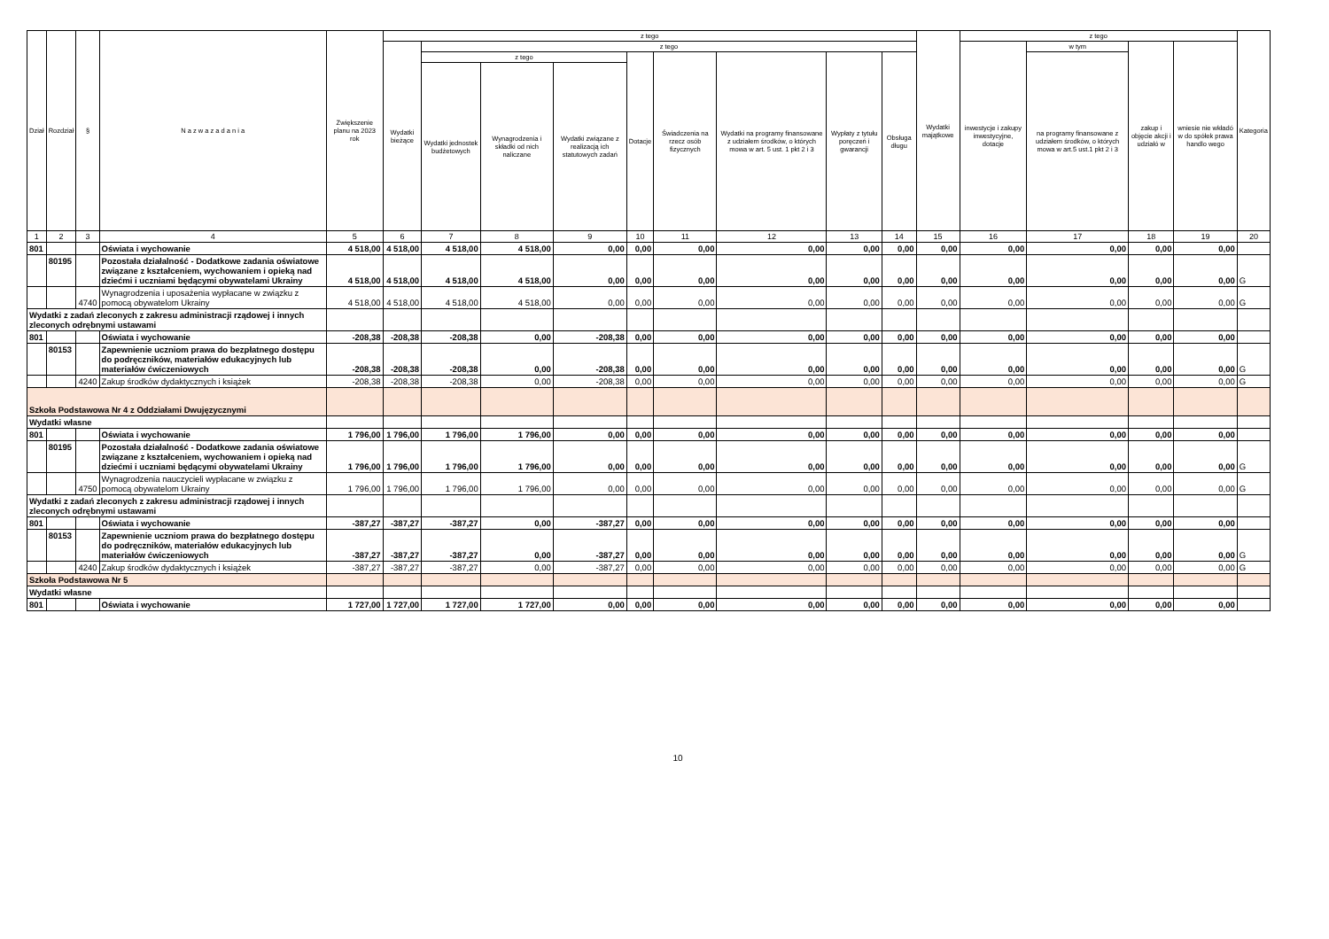| Dział | Rozdział | § | N a z w a z a d a n i a | Zwiększenie planu na 2023 rok | z tego | | | | | | | | | Wydatki majątkowe | z tego | | | | Kategoria |
| --- | --- | --- | --- | --- | --- | --- | --- | --- | --- | --- | --- | --- | --- | --- | --- | --- | --- | --- | --- |
| | | | | | Wydatki bieżące | z tego | | | | | | | | | inwestycje i zakupy inwestycyjne, dotacje | w tym | zakup i objęcie akcji i udziałó w | wniesie nie wkładó w do spółek prawa handlo wego | |
| | | | | | | z tego | | | Dotacje | Świadczenia na rzecz osób fizycznych | Wydatki na programy finansowane z udziałem środków, o których mowa w art. 5 ust. 1 pkt 2 i 3 | Wypłaty z tytułu poręczeń i gwarancji | Obsługa długu | | | na programy finansowane z udziałem środków, o których mowa w art.5 ust.1 pkt 2 i 3 | | | |
| | | | | | | Wydatki jednostek budżetowych | Wynagrodzenia i składki od nich naliczane | Wydatki związane z realizacją ich statutowych zadań | | | | | | | | | | | |
| 1 | 2 | 3 | 4 | 5 | 6 | 7 | 8 | 9 | 10 | 11 | 12 | 13 | 14 | 15 | 16 | 17 | 18 | 19 | 20 |
| 801 | | | Oświata i wychowanie | 4 518,00 | 4 518,00 | 4 518,00 | 4 518,00 | 0,00 | 0,00 | 0,00 | 0,00 | 0,00 | 0,00 | 0,00 | 0,00 | 0,00 | 0,00 | 0,00 | |
| | 80195 | | Pozostała działalność - Dodatkowe zadania oświatowe związane z kształceniem, wychowaniem i opieką nad dziećmi i uczniami będącymi obywatelami Ukrainy | 4 518,00 | 4 518,00 | 4 518,00 | 4 518,00 | 0,00 | 0,00 | 0,00 | 0,00 | 0,00 | 0,00 | 0,00 | 0,00 | 0,00 | 0,00 | 0,00 | G |
| | | 4740 | Wynagrodzenia i uposażenia wypłacane w związku z pomocą obywatelom Ukrainy | 4 518,00 | 4 518,00 | 4 518,00 | 4 518,00 | 0,00 | 0,00 | 0,00 | 0,00 | 0,00 | 0,00 | 0,00 | 0,00 | 0,00 | 0,00 | 0,00 | G |
| Wydatki z zadań zleconych z zakresu administracji rządowej i innych zleconych odrębnymi ustawami | | | | | | | | | | | | | | | | | | | |
| 801 | | | Oświata i wychowanie | -208,38 | -208,38 | -208,38 | 0,00 | -208,38 | 0,00 | 0,00 | 0,00 | 0,00 | 0,00 | 0,00 | 0,00 | 0,00 | 0,00 | 0,00 | |
| | 80153 | | Zapewnienie uczniom prawa do bezpłatnego dostępu do podręczników, materiałów edukacyjnych lub materiałów ćwiczeniowych | -208,38 | -208,38 | -208,38 | 0,00 | -208,38 | 0,00 | 0,00 | 0,00 | 0,00 | 0,00 | 0,00 | 0,00 | 0,00 | 0,00 | 0,00 | G |
| | | 4240 | Zakup środków dydaktycznych i książek | -208,38 | -208,38 | -208,38 | 0,00 | -208,38 | 0,00 | 0,00 | 0,00 | 0,00 | 0,00 | 0,00 | 0,00 | 0,00 | 0,00 | 0,00 | G |
| Szkoła Podstawowa Nr 4 z Oddziałami Dwujęzycznymi | | | | | | | | | | | | | | | | | | | |
| Wydatki własne | | | | | | | | | | | | | | | | | | | |
| 801 | | | Oświata i wychowanie | 1 796,00 | 1 796,00 | 1 796,00 | 1 796,00 | 0,00 | 0,00 | 0,00 | 0,00 | 0,00 | 0,00 | 0,00 | 0,00 | 0,00 | 0,00 | 0,00 | |
| | 80195 | | Pozostała działalność - Dodatkowe zadania oświatowe związane z kształceniem, wychowaniem i opieką nad dziećmi i uczniami będącymi obywatelami Ukrainy | 1 796,00 | 1 796,00 | 1 796,00 | 1 796,00 | 0,00 | 0,00 | 0,00 | 0,00 | 0,00 | 0,00 | 0,00 | 0,00 | 0,00 | 0,00 | 0,00 | G |
| | | 4750 | Wynagrodzenia nauczycieli wypłacane w związku z pomocą obywatelom Ukrainy | 1 796,00 | 1 796,00 | 1 796,00 | 1 796,00 | 0,00 | 0,00 | 0,00 | 0,00 | 0,00 | 0,00 | 0,00 | 0,00 | 0,00 | 0,00 | 0,00 | G |
| Wydatki z zadań zleconych z zakresu administracji rządowej i innych zleconych odrębnymi ustawami | | | | | | | | | | | | | | | | | | | |
| 801 | | | Oświata i wychowanie | -387,27 | -387,27 | -387,27 | 0,00 | -387,27 | 0,00 | 0,00 | 0,00 | 0,00 | 0,00 | 0,00 | 0,00 | 0,00 | 0,00 | 0,00 | |
| | 80153 | | Zapewnienie uczniom prawa do bezpłatnego dostępu do podręczników, materiałów edukacyjnych lub materiałów ćwiczeniowych | -387,27 | -387,27 | -387,27 | 0,00 | -387,27 | 0,00 | 0,00 | 0,00 | 0,00 | 0,00 | 0,00 | 0,00 | 0,00 | 0,00 | 0,00 | G |
| | | 4240 | Zakup środków dydaktycznych i książek | -387,27 | -387,27 | -387,27 | 0,00 | -387,27 | 0,00 | 0,00 | 0,00 | 0,00 | 0,00 | 0,00 | 0,00 | 0,00 | 0,00 | 0,00 | G |
| Szkoła Podstawowa Nr 5 | | | | | | | | | | | | | | | | | | | |
| Wydatki własne | | | | | | | | | | | | | | | | | | | |
| 801 | | | Oświata i wychowanie | 1 727,00 | 1 727,00 | 1 727,00 | 1 727,00 | 0,00 | 0,00 | 0,00 | 0,00 | 0,00 | 0,00 | 0,00 | 0,00 | 0,00 | 0,00 | 0,00 | |
10